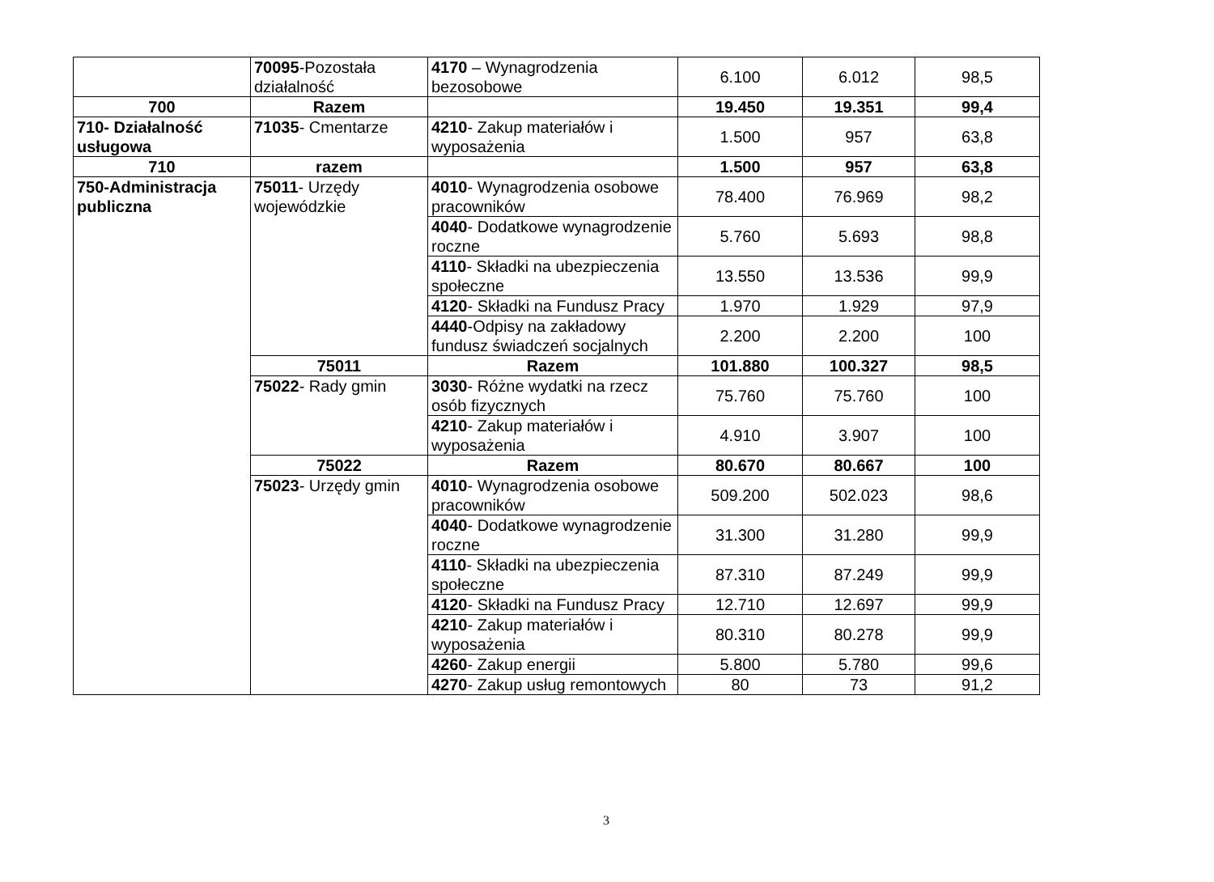| | 70095 -Pozostała działalność | 4170 – Wynagrodzenia bezosobowe | 6.100 | 6.012 | 98,5 |
| 700 | Razem | | 19.450 | 19.351 | 99,4 |
| 710- Działalność usługowa | 71035 - Cmentarze | 4210 - Zakup materiałów i wyposażenia | 1.500 | 957 | 63,8 |
| 710 | razem | | 1.500 | 957 | 63,8 |
| 750-Administracja publiczna | 75011 - Urzędy wojewódzkie | 4010 - Wynagrodzenia osobowe pracowników | 78.400 | 76.969 | 98,2 |
| | | 4040 - Dodatkowe wynagrodzenie roczne | 5.760 | 5.693 | 98,8 |
| | | 4110 - Składki na ubezpieczenia społeczne | 13.550 | 13.536 | 99,9 |
| | | 4120 - Składki na Fundusz Pracy | 1.970 | 1.929 | 97,9 |
| | | 4440 -Odpisy na zakładowy fundusz świadczeń socjalnych | 2.200 | 2.200 | 100 |
| | 75011 | Razem | 101.880 | 100.327 | 98,5 |
| | 75022 - Rady gmin | 3030 - Różne wydatki na rzecz osób fizycznych | 75.760 | 75.760 | 100 |
| | | 4210 - Zakup materiałów i wyposażenia | 4.910 | 3.907 | 100 |
| | 75022 | Razem | 80.670 | 80.667 | 100 |
| | 75023 - Urzędy gmin | 4010 - Wynagrodzenia osobowe pracowników | 509.200 | 502.023 | 98,6 |
| | | 4040 - Dodatkowe wynagrodzenie roczne | 31.300 | 31.280 | 99,9 |
| | | 4110 - Składki na ubezpieczenia społeczne | 87.310 | 87.249 | 99,9 |
| | | 4120 - Składki na Fundusz Pracy | 12.710 | 12.697 | 99,9 |
| | | 4210 - Zakup materiałów i wyposażenia | 80.310 | 80.278 | 99,9 |
| | | 4260 - Zakup energii | 5.800 | 5.780 | 99,6 |
| | | 4270 - Zakup usług remontowych | 80 | 73 | 91,2 |
3